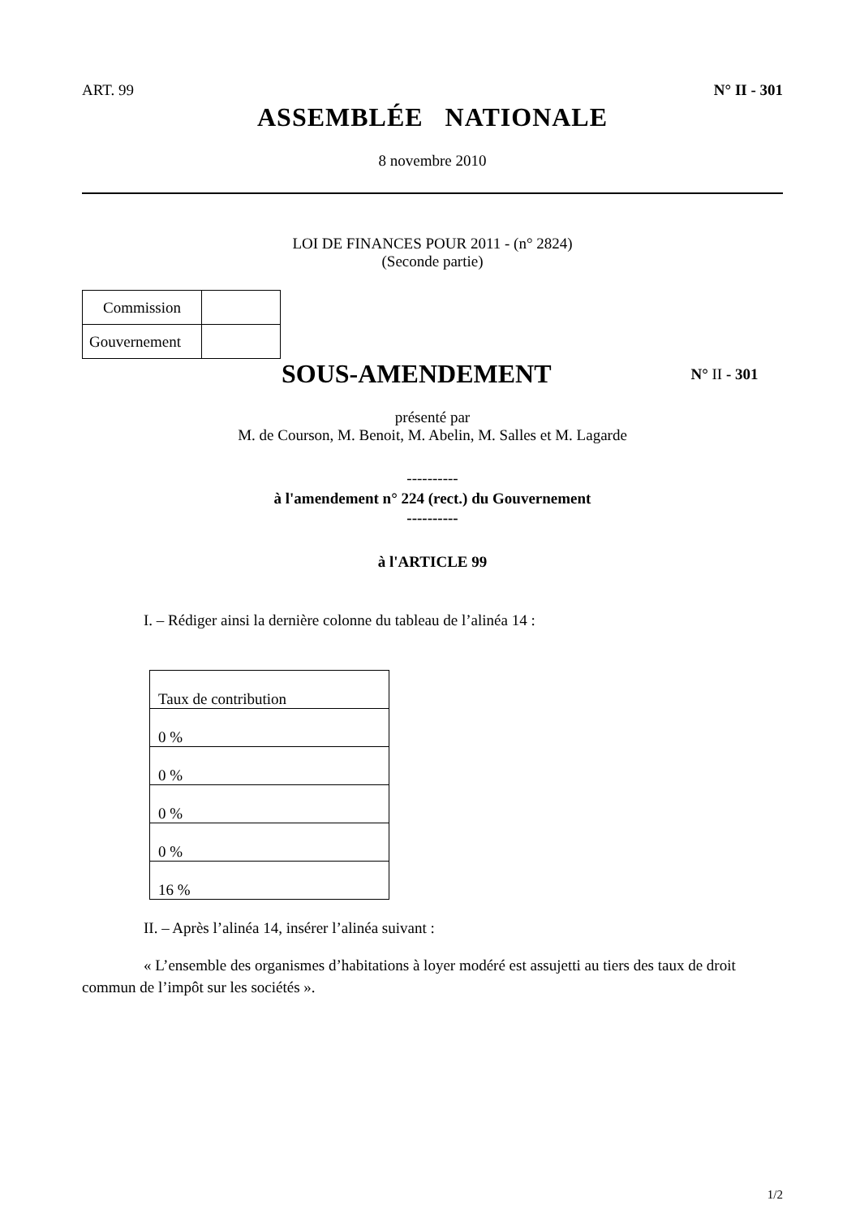ART. 99 N° II - 301
ASSEMBLÉE NATIONALE
8 novembre 2010
LOI DE FINANCES POUR 2011 - (n° 2824)
(Seconde partie)
| Commission | |
| Gouvernement | |
SOUS-AMENDEMENT
N° II - 301
présenté par
M. de Courson, M. Benoit, M. Abelin, M. Salles et M. Lagarde
----------
à l'amendement n° 224 (rect.) du Gouvernement
----------
à l'ARTICLE 99
I. – Rédiger ainsi la dernière colonne du tableau de l’alinéa 14 :
| Taux de contribution |
| 0 % |
| 0 % |
| 0 % |
| 0 % |
| 16 % |
II. – Après l’alinéa 14, insérer l’alinéa suivant :
« L’ensemble des organismes d’habitations à loyer modéré est assujetti au tiers des taux de droit commun de l’impôt sur les sociétés ».
1/2